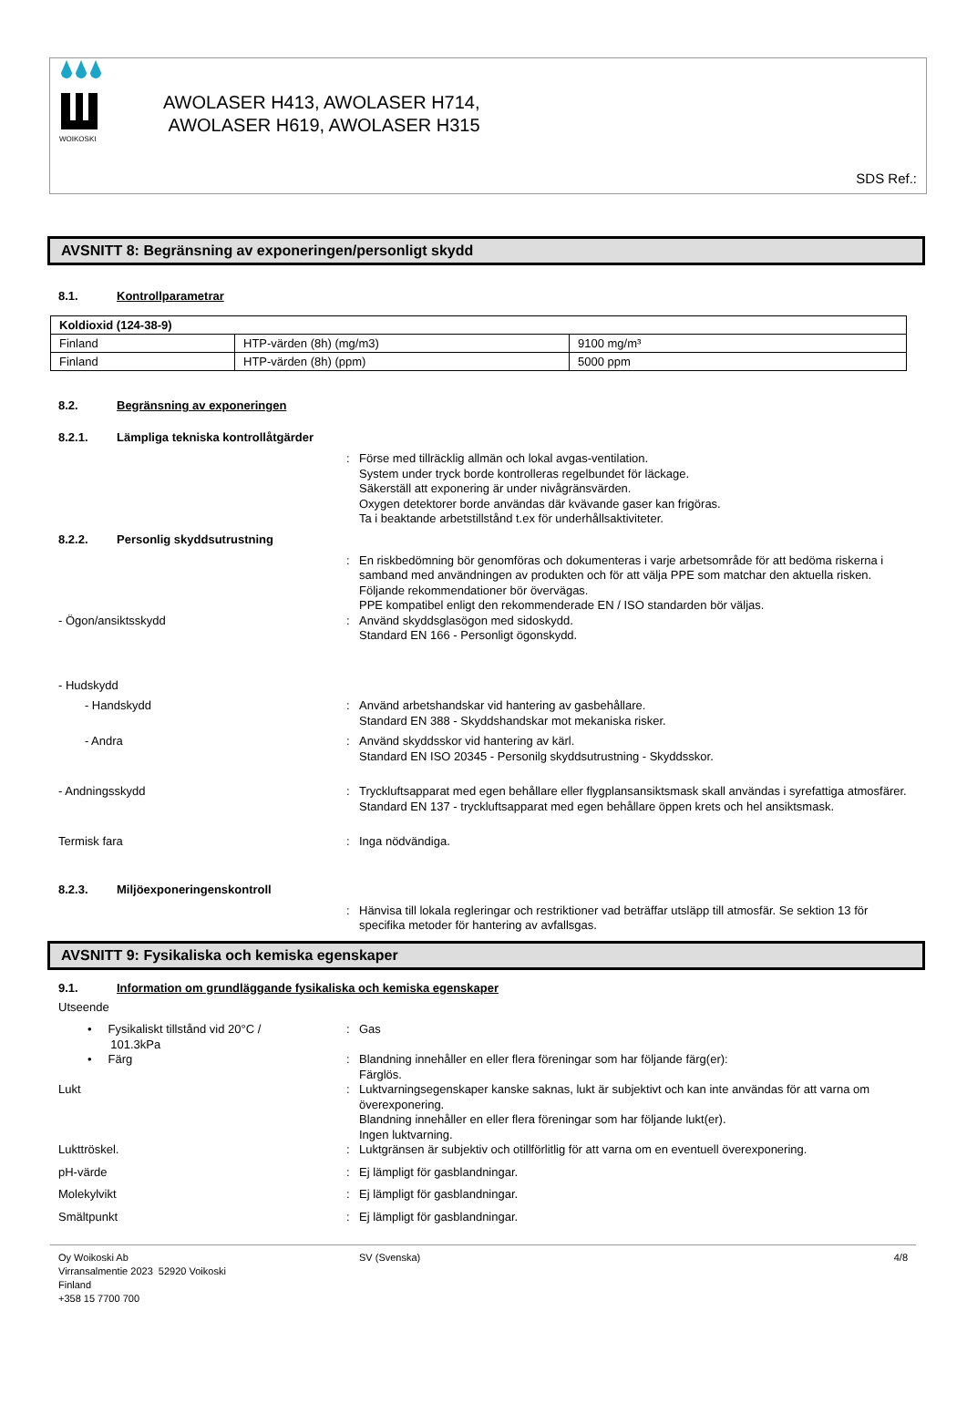WOIKOSKI
AWOLASER H413, AWOLASER H714,
AWOLASER H619, AWOLASER H315
SDS Ref.:
AVSNITT 8: Begränsning av exponeringen/personligt skydd
8.1. Kontrollparametrar
| Koldioxid (124-38-9) | | |
| --- | --- | --- |
| Finland | HTP-värden (8h) (mg/m3) | 9100 mg/m³ |
| Finland | HTP-värden (8h) (ppm) | 5000 ppm |
8.2. Begränsning av exponeringen
8.2.1. Lämpliga tekniska kontrollåtgärder
: Förse med tillräcklig allmän och lokal avgas-ventilation.
System under tryck borde kontrolleras regelbundet för läckage.
Säkerställ att exponering är under nivågränsvärden.
Oxygen detektorer borde användas där kvävande gaser kan frigöras.
Ta i beaktande arbetstillstånd t.ex för underhållsaktiviteter.
8.2.2. Personlig skyddsutrustning
: En riskbedömning bör genomföras och dokumenteras i varje arbetsområde för att bedöma riskerna i samband med användningen av produkten och för att välja PPE som matchar den aktuella risken. Följande rekommendationer bör övervägas.
PPE kompatibel enligt den rekommenderade EN / ISO standarden bör väljas.
- Ögon/ansiktsskydd : Använd skyddsglasögon med sidoskydd.
Standard EN 166 - Personligt ögonskydd.
- Hudskydd
- Handskydd : Använd arbetshandskar vid hantering av gasbehållare.
Standard EN 388 - Skyddshandskar mot mekaniska risker.
- Andra : Använd skyddsskor vid hantering av kärl.
Standard EN ISO 20345 - Personilg skyddsutrustning - Skyddsskor.
- Andningsskydd : Tryckluftsapparat med egen behållare eller flygplansansiktsmask skall användas i syrefattiga atmosfärer.
Standard EN 137 - tryckluftsapparat med egen behållare öppen krets och hel ansiktsmask.
Termisk fara : Inga nödvändiga.
8.2.3. Miljöexponeringenskontroll
: Hänvisa till lokala regleringar och restriktioner vad beträffar utsläpp till atmosfär. Se sektion 13 för specifika metoder för hantering av avfallsgas.
AVSNITT 9: Fysikaliska och kemiska egenskaper
9.1. Information om grundläggande fysikaliska och kemiska egenskaper
Utseende
• Fysikaliskt tillstånd vid 20°C /
101.3kPa
: Gas
• Färg : Blandning innehåller en eller flera föreningar som har följande färg(er):
Färglös.
Lukt : Luktvarningsegenskaper kanske saknas, lukt är subjektivt och kan inte användas för att varna om överexponering.
Blandning innehåller en eller flera föreningar som har följande lukt(er).
Ingen luktvarning.
Lukttröskel. : Luktgränsen är subjektiv och otillförlitlig för att varna om en eventuell överexponering.
pH-värde : Ej lämpligt för gasblandningar.
Molekylvikt : Ej lämpligt för gasblandningar.
Smältpunkt : Ej lämpligt för gasblandningar.
Oy Woikoski Ab
Virransalmentie 2023 52920 Voikoski
Finland
+358 15 7700 700
SV (Svenska) 4/8